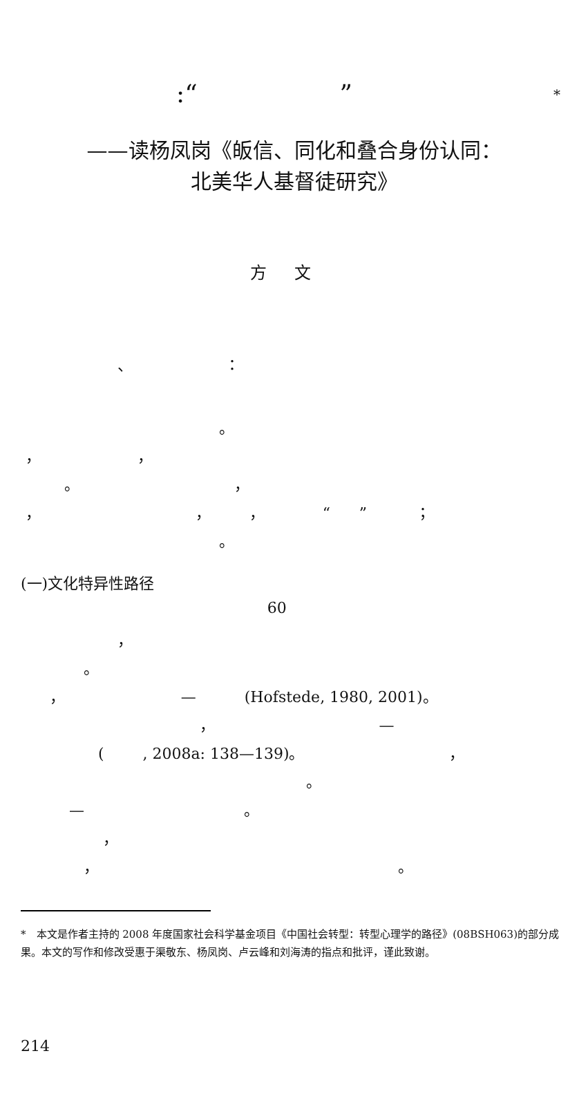:“ ” *
——读杨凤岗《皈信、同化和叠合身份认同：
北美华人基督徒研究》
方文
、 ：
。
， ，
。 ，
， ， ， “ ” ；
。
(一)文化特异性路径
60
，
。
， — (Hofstede, 1980, 2001)。
， —
( , 2008a: 138—139)。 ，
。
— 。
，
， 。
*　本文是作者主持的 2008 年度国家社会科学基金项目《中国社会转型：转型心理学的路径》(08BSH063)的部分成果。本文的写作和修改受惠于渠敬东、杨凤岗、卢云峰和刘海涛的指点和批评，谨此致谢。
214